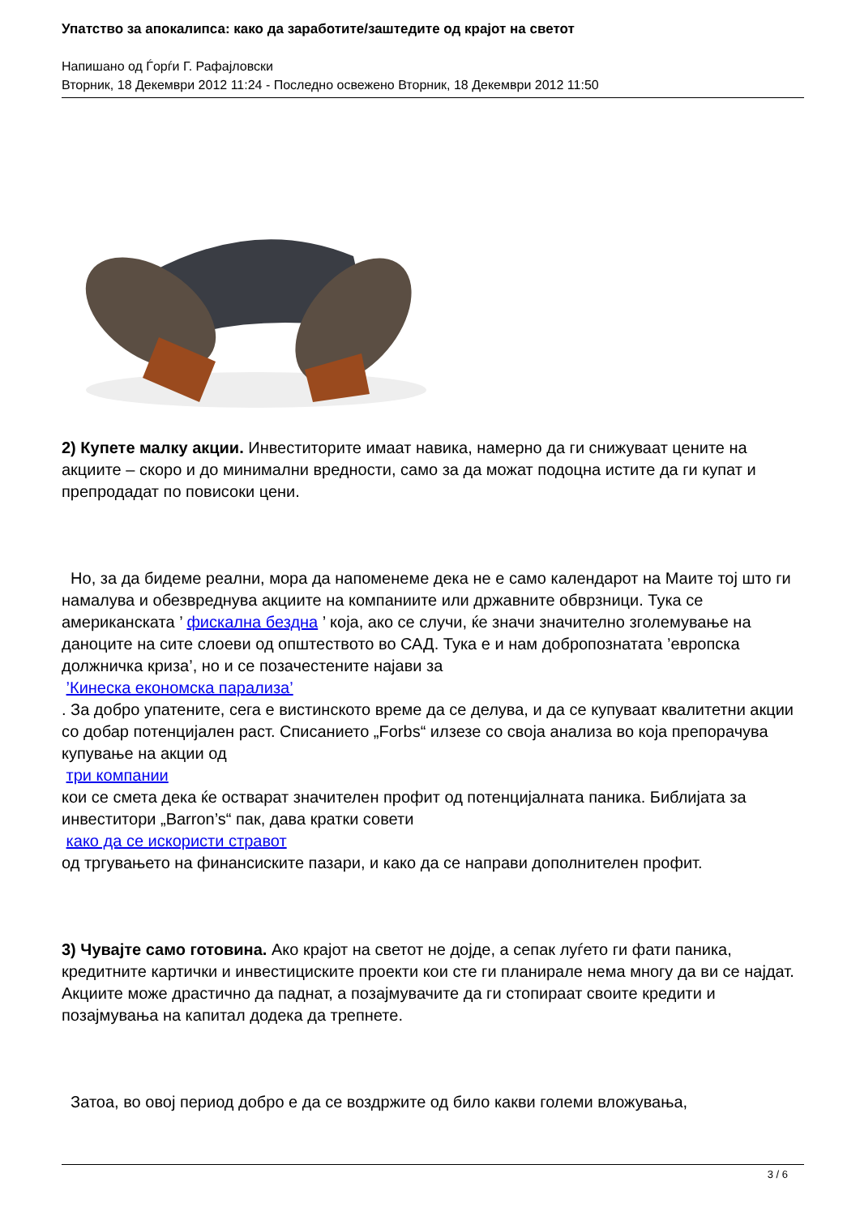Упатство за апокалипса: како да заработите/заштедите од крајот на светот
Напишано од Ѓорѓи Г. Рафајловски
Вторник, 18 Декември 2012 11:24 - Последно освежено Вторник, 18 Декември 2012 11:50
2) Купете малку акции. Инвеститорите имаат навика, намерно да ги снижуваат цените на акциите – скоро и до минимални вредности, само за да можат подоцна истите да ги купат и препродадат по повисоки цени.
Но, за да бидеме реални, мора да напоменеме дека не е само календарот на Маите тој што ги намалува и обезвреднува акциите на компаниите или државните обврзници. Тука се американската ’ фискална бездна ’ која, ако се случи, ќе значи значително зголемување на даноците на сите слоеви од општеството во САД. Тука е и нам добропознатата ’европска должничка криза’, но и се позачестените најави за
’Кинеска економска парализа’
. За добро упатените, сега е вистинското време да се делува, и да се купуваат квалитетни акции со добар потенцијален раст. Списанието „Forbs“ илзезе со своја анализа во која препорачува купување на акции од
три компании
кои се смета дека ќе остварат значителен профит од потенцијалната паника. Библијата за инвеститори „Barron’s“ пак, дава кратки совети
како да се искористи стравот
од тргувањето на финансиските пазари, и како да се направи дополнителен профит.
3) Чувајте само готовина. Ако крајот на светот не дојде, а сепак луѓето ги фати паника, кредитните картички и инвестициските проекти кои сте ги планирале нема многу да ви се најдат. Акциите може драстично да паднат, а позајмувачите да ги стопираат своите кредити и позајмувања на капитал додека да трепнете.
Затоа, во овој период добро е да се воздржите од било какви големи вложувања,
3 / 6